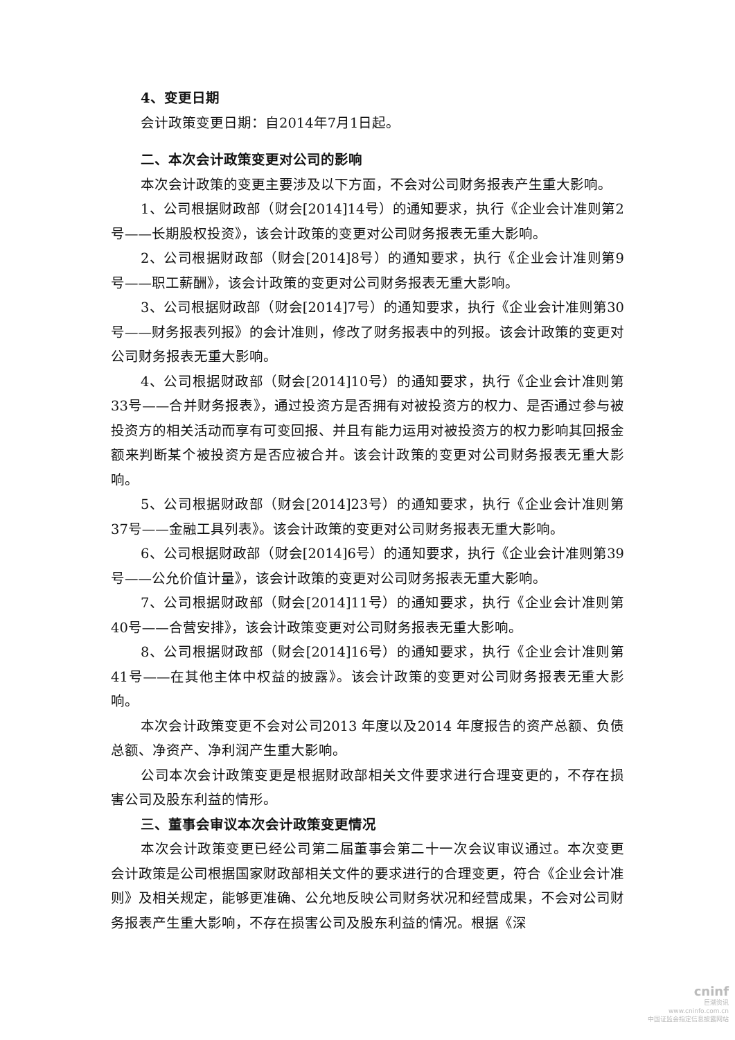4、变更日期
会计政策变更日期：自2014年7月1日起。
二、本次会计政策变更对公司的影响
本次会计政策的变更主要涉及以下方面，不会对公司财务报表产生重大影响。
1、公司根据财政部（财会[2014]14号）的通知要求，执行《企业会计准则第2号——长期股权投资》，该会计政策的变更对公司财务报表无重大影响。
2、公司根据财政部（财会[2014]8号）的通知要求，执行《企业会计准则第9号——职工薪酬》，该会计政策的变更对公司财务报表无重大影响。
3、公司根据财政部（财会[2014]7号）的通知要求，执行《企业会计准则第30号——财务报表列报》的会计准则，修改了财务报表中的列报。该会计政策的变更对公司财务报表无重大影响。
4、公司根据财政部（财会[2014]10号）的通知要求，执行《企业会计准则第33号——合并财务报表》，通过投资方是否拥有对被投资方的权力、是否通过参与被投资方的相关活动而享有可变回报、并且有能力运用对被投资方的权力影响其回报金额来判断某个被投资方是否应被合并。该会计政策的变更对公司财务报表无重大影响。
5、公司根据财政部（财会[2014]23号）的通知要求，执行《企业会计准则第37号——金融工具列表》。该会计政策的变更对公司财务报表无重大影响。
6、公司根据财政部（财会[2014]6号）的通知要求，执行《企业会计准则第39号——公允价值计量》，该会计政策的变更对公司财务报表无重大影响。
7、公司根据财政部（财会[2014]11号）的通知要求，执行《企业会计准则第40号——合营安排》，该会计政策变更对公司财务报表无重大影响。
8、公司根据财政部（财会[2014]16号）的通知要求，执行《企业会计准则第41号——在其他主体中权益的披露》。该会计政策的变更对公司财务报表无重大影响。
本次会计政策变更不会对公司2013 年度以及2014 年度报告的资产总额、负债总额、净资产、净利润产生重大影响。
公司本次会计政策变更是根据财政部相关文件要求进行合理变更的，不存在损害公司及股东利益的情形。
三、董事会审议本次会计政策变更情况
本次会计政策变更已经公司第二届董事会第二十一次会议审议通过。本次变更会计政策是公司根据国家财政部相关文件的要求进行的合理变更，符合《企业会计准则》及相关规定，能够更准确、公允地反映公司财务状况和经营成果，不会对公司财务报表产生重大影响，不存在损害公司及股东利益的情况。根据《深
cninf
巨潮资讯
www.cninfo.com.cn
中国证监会指定信息披露网站